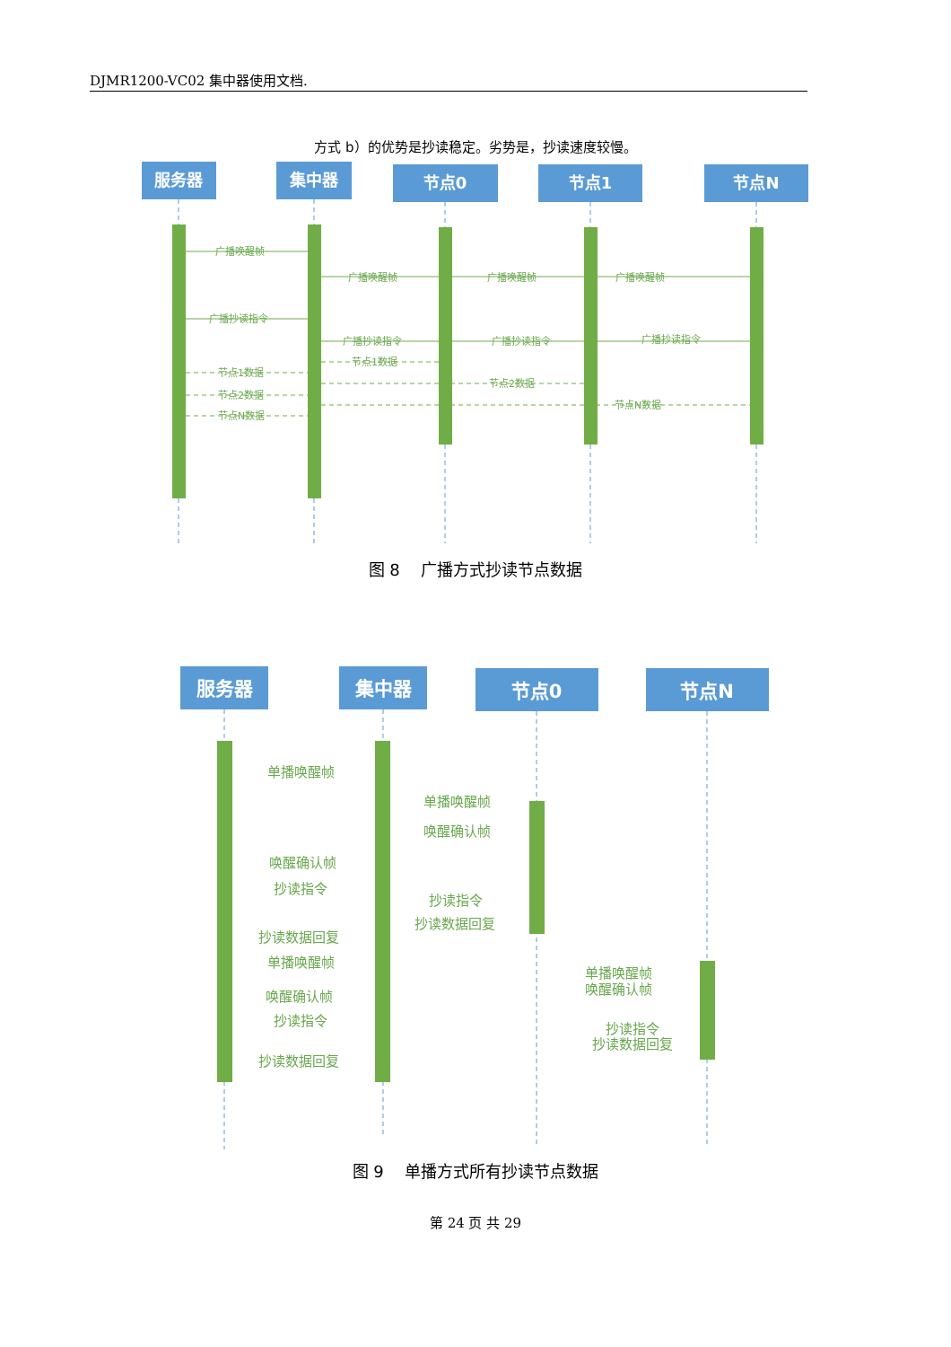DJMR1200-VC02 集中器使用文档.
方式 b）的优势是抄读稳定。劣势是，抄读速度较慢。
服务器
集中器
节点0
节点1
节点N
广播唤醒帧
广播唤醒帧
广播唤醒帧
广播唤醒帧
广播抄读指令
广播抄读指令
广播抄读指令
广播抄读指令
节点1数据
节点2数据
节点N数据
节点1数据
节点2数据
节点N数据
图 8　 广播方式抄读节点数据
服务器
集中器
节点0
节点N
单播唤醒帧
单播唤醒帧
唤醒确认帧
唤醒确认帧
抄读指令
抄读指令
抄读数据回复
抄读数据回复
单播唤醒帧
单播唤醒帧
唤醒确认帧
唤醒确认帧
抄读指令
抄读指令
抄读数据回复
抄读数据回复
图 9　 单播方式所有抄读节点数据
第 24 页 共 29